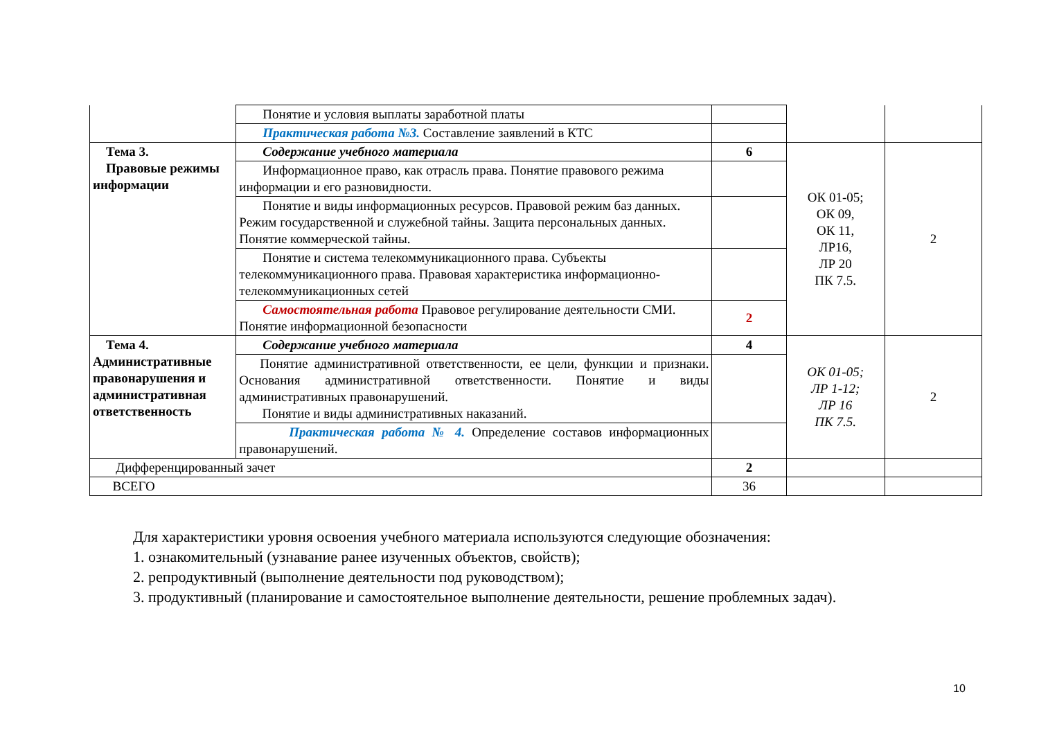| | Понятие и условия выплаты заработной платы | | | |
| | Практическая работа №3. Составление заявлений в КТС | | | |
| Тема 3. Правовые режимы информации | Содержание учебного материала | 6 | ОК 01-05; ОК 09, ОК 11, ЛР16, ЛР 20 ПК 7.5. | 2 |
| | Информационное право, как отрасль права. Понятие правового режима информации и его разновидности. | | | |
| | Понятие и виды информационных ресурсов. Правовой режим баз данных. Режим государственной и служебной тайны. Защита персональных данных. Понятие коммерческой тайны. | | | |
| | Понятие и система телекоммуникационного права. Субъекты телекоммуникационного права. Правовая характеристика информационно-телекоммуникационных сетей | | | |
| | Самостоятельная работа Правовое регулирование деятельности СМИ. Понятие информационной безопасности | 2 | | |
| Тема 4. Административные правонарушения и административная ответственность | Содержание учебного материала | 4 | ОК 01-05; ЛР 1-12; ЛР 16 ПК 7.5. | 2 |
| | Понятие административной ответственности, ее цели, функции и признаки. Основания административной ответственности. Понятие и виды административных правонарушений. Понятие и виды административных наказаний. | | | |
| | Практическая работа № 4. Определение составов информационных правонарушений. | | | |
| Дифференцированный зачет | | 2 | | |
| ВСЕГО | | 36 | | |
Для характеристики уровня освоения учебного материала используются следующие обозначения:
1. ознакомительный (узнавание ранее изученных объектов, свойств);
2. репродуктивный (выполнение деятельности под руководством);
3. продуктивный (планирование и самостоятельное выполнение деятельности, решение проблемных задач).
10